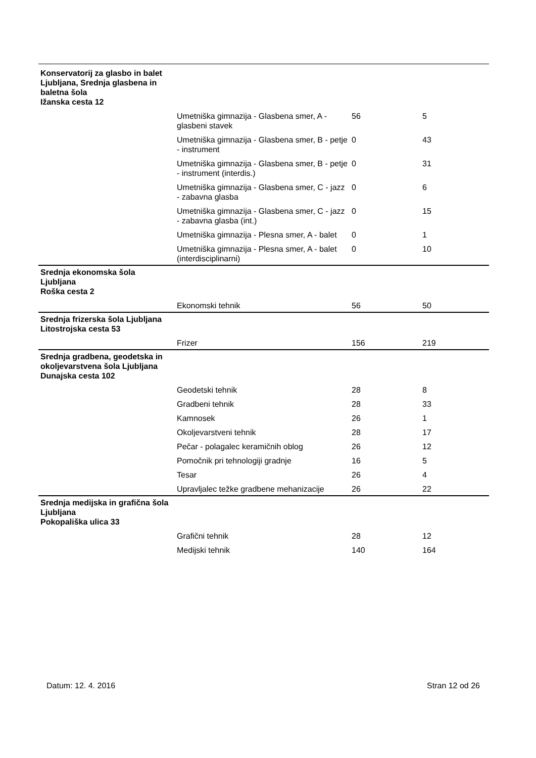| Konservatorij za glasbo in balet Ljubljana, Srednja glasbena in baletna šola Ižanska cesta 12 | | | |
| | Umetniška gimnazija - Glasbena smer, A - glasbeni stavek | 56 | 5 |
| | Umetniška gimnazija - Glasbena smer, B - petje - instrument | 0 | 43 |
| | Umetniška gimnazija - Glasbena smer, B - petje - instrument (interdis.) | 0 | 31 |
| | Umetniška gimnazija - Glasbena smer, C - jazz - zabavna glasba | 0 | 6 |
| | Umetniška gimnazija - Glasbena smer, C - jazz - zabavna glasba (int.) | 0 | 15 |
| | Umetniška gimnazija - Plesna smer, A - balet | 0 | 1 |
| | Umetniška gimnazija - Plesna smer, A - balet (interdisciplinarni) | 0 | 10 |
| Srednja ekonomska šola Ljubljana Roška cesta 2 | | | |
| | Ekonomski tehnik | 56 | 50 |
| Srednja frizerska šola Ljubljana Litostrojska cesta 53 | | | |
| | Frizer | 156 | 219 |
| Srednja gradbena, geodetska in okoljevarstvena šola Ljubljana Dunajska cesta 102 | | | |
| | Geodetski tehnik | 28 | 8 |
| | Gradbeni tehnik | 28 | 33 |
| | Kamnosek | 26 | 1 |
| | Okoljevarstveni tehnik | 28 | 17 |
| | Pečar - polagalec keramičnih oblog | 26 | 12 |
| | Pomočnik pri tehnologiji gradnje | 16 | 5 |
| | Tesar | 26 | 4 |
| | Upravljalec težke gradbene mehanizacije | 26 | 22 |
| Srednja medijska in grafična šola Ljubljana Pokopališka ulica 33 | | | |
| | Grafični tehnik | 28 | 12 |
| | Medijski tehnik | 140 | 164 |
Datum: 12. 4. 2016 Stran 12 od 26